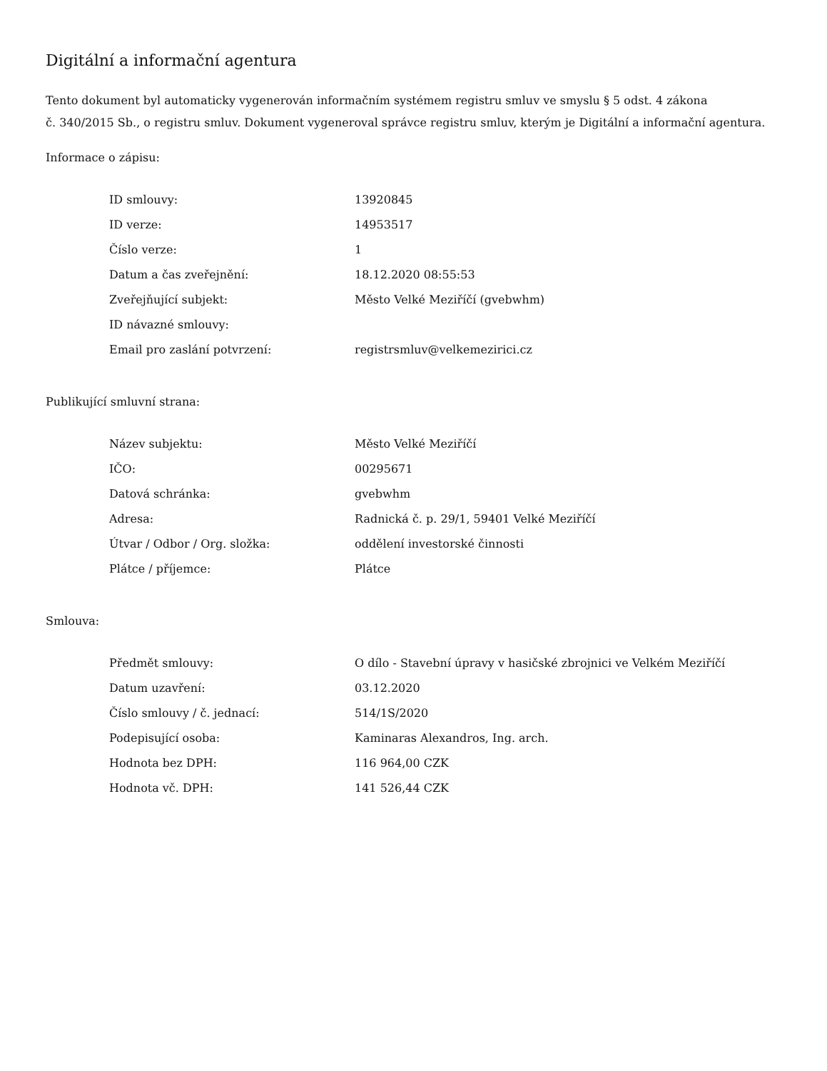Digitální a informační agentura
Tento dokument byl automaticky vygenerován informačním systémem registru smluv ve smyslu § 5 odst. 4 zákona
č. 340/2015 Sb., o registru smluv. Dokument vygeneroval správce registru smluv, kterým je Digitální a informační agentura.
Informace o zápisu:
| ID smlouvy: | 13920845 |
| ID verze: | 14953517 |
| Číslo verze: | 1 |
| Datum a čas zveřejnění: | 18.12.2020 08:55:53 |
| Zveřejňující subjekt: | Město Velké Meziříčí (gvebwhm) |
| ID návazné smlouvy: | |
| Email pro zaslání potvrzení: | registrsmluv@velkemezirici.cz |
Publikující smluvní strana:
| Název subjektu: | Město Velké Meziříčí |
| IČO: | 00295671 |
| Datová schránka: | gvebwhm |
| Adresa: | Radnická č. p. 29/1, 59401 Velké Meziříčí |
| Útvar / Odbor / Org. složka: | oddělení investorské činnosti |
| Plátce / příjemce: | Plátce |
Smlouva:
| Předmět smlouvy: | O dílo - Stavební úpravy v hasičské zbrojnici ve Velkém Meziříčí |
| Datum uzavření: | 03.12.2020 |
| Číslo smlouvy / č. jednací: | 514/1S/2020 |
| Podepisující osoba: | Kaminaras Alexandros, Ing. arch. |
| Hodnota bez DPH: | 116 964,00 CZK |
| Hodnota vč. DPH: | 141 526,44 CZK |